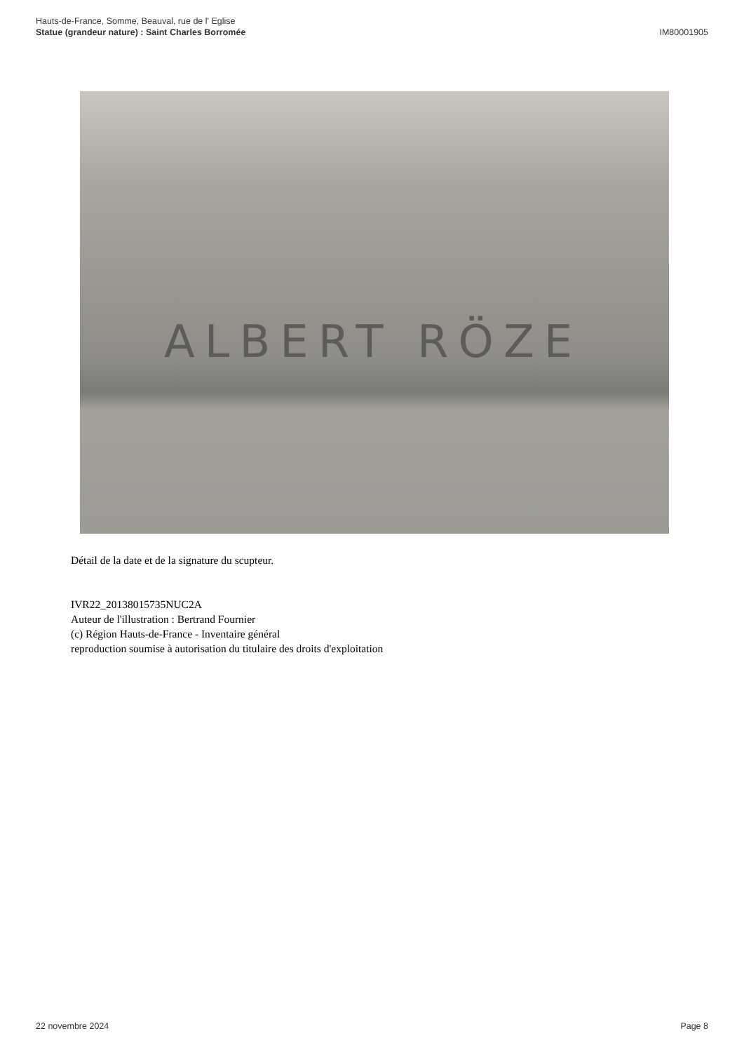Hauts-de-France, Somme, Beauval, rue de l' Eglise
Statue (grandeur nature) : Saint Charles Borromée
IM80001905
ALBERT RÖZE
Détail de la date et de la signature du scupteur.
IVR22_20138015735NUC2A
Auteur de l'illustration : Bertrand Fournier
(c) Région Hauts-de-France - Inventaire général
reproduction soumise à autorisation du titulaire des droits d'exploitation
22 novembre 2024 Page 8